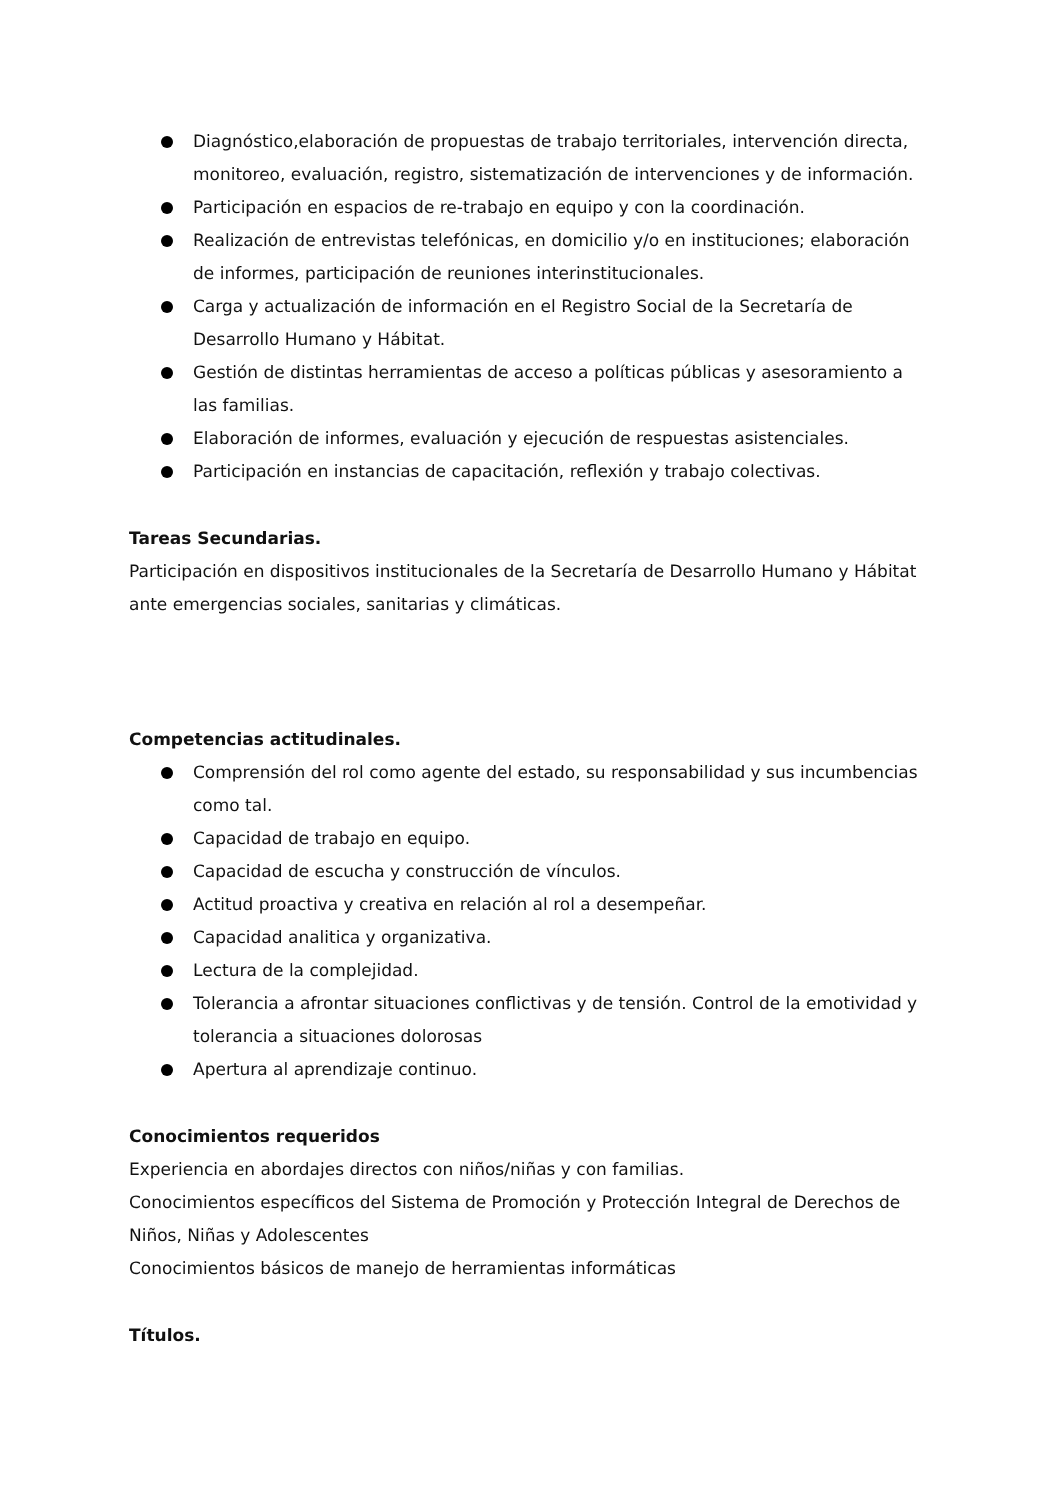Diagnóstico,elaboración de propuestas de trabajo territoriales, intervención directa, monitoreo, evaluación, registro, sistematización de intervenciones y de información.
Participación en espacios de re-trabajo en equipo y con la coordinación.
Realización de entrevistas telefónicas, en domicilio y/o en instituciones; elaboración de informes, participación de reuniones interinstitucionales.
Carga y actualización de información en el Registro Social de la Secretaría de Desarrollo Humano y Hábitat.
Gestión de distintas herramientas de acceso a políticas públicas y asesoramiento a las familias.
Elaboración de informes, evaluación y ejecución de respuestas asistenciales.
Participación en instancias de capacitación, reflexión y trabajo colectivas.
Tareas Secundarias.
Participación en dispositivos institucionales de la Secretaría de Desarrollo Humano y Hábitat ante emergencias sociales, sanitarias y climáticas.
Competencias actitudinales.
Comprensión del rol como agente del estado, su responsabilidad y sus incumbencias como tal.
Capacidad de trabajo en equipo.
Capacidad de escucha y construcción de vínculos.
Actitud proactiva y creativa en relación al rol a desempeñar.
Capacidad analitica y organizativa.
Lectura de la complejidad.
Tolerancia a afrontar situaciones conflictivas y de tensión. Control de la emotividad y tolerancia a situaciones dolorosas
Apertura al aprendizaje continuo.
Conocimientos requeridos
Experiencia en abordajes directos con niños/niñas y con familias.
Conocimientos específicos del Sistema de Promoción y Protección Integral de Derechos de Niños, Niñas y Adolescentes
Conocimientos básicos de manejo de herramientas informáticas
Títulos.